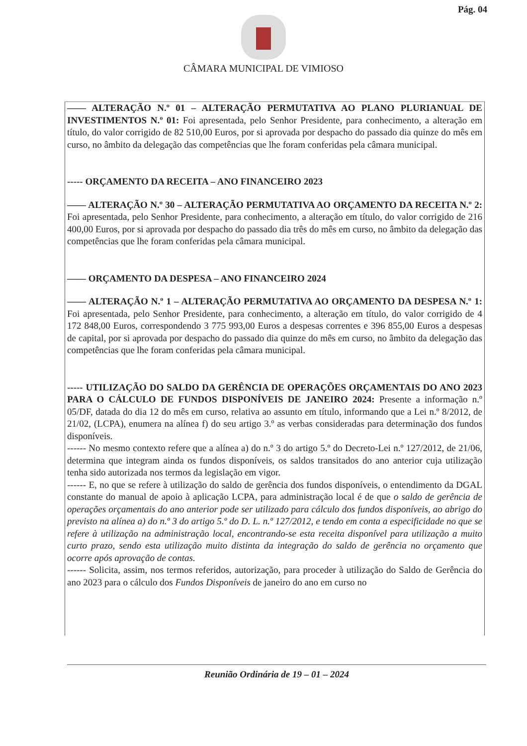Pág. 04
CÂMARA MUNICIPAL DE VIMIOSO
—— ALTERAÇÃO N.º 01 – ALTERAÇÃO PERMUTATIVA AO PLANO PLURIANUAL DE INVESTIMENTOS N.º 01: Foi apresentada, pelo Senhor Presidente, para conhecimento, a alteração em título, do valor corrigido de 82 510,00 Euros, por si aprovada por despacho do passado dia quinze do mês em curso, no âmbito da delegação das competências que lhe foram conferidas pela câmara municipal.
----- ORÇAMENTO DA RECEITA – ANO FINANCEIRO 2023
—— ALTERAÇÃO N.º 30 – ALTERAÇÃO PERMUTATIVA AO ORÇAMENTO DA RECEITA N.º 2: Foi apresentada, pelo Senhor Presidente, para conhecimento, a alteração em título, do valor corrigido de 216 400,00 Euros, por si aprovada por despacho do passado dia três do mês em curso, no âmbito da delegação das competências que lhe foram conferidas pela câmara municipal.
—— ORÇAMENTO DA DESPESA – ANO FINANCEIRO 2024
—— ALTERAÇÃO N.º 1 – ALTERAÇÃO PERMUTATIVA AO ORÇAMENTO DA DESPESA N.º 1: Foi apresentada, pelo Senhor Presidente, para conhecimento, a alteração em título, do valor corrigido de 4 172 848,00 Euros, correspondendo 3 775 993,00 Euros a despesas correntes e 396 855,00 Euros a despesas de capital, por si aprovada por despacho do passado dia quinze do mês em curso, no âmbito da delegação das competências que lhe foram conferidas pela câmara municipal.
----- UTILIZAÇÃO DO SALDO DA GERÊNCIA DE OPERAÇÕES ORÇAMENTAIS DO ANO 2023 PARA O CÁLCULO DE FUNDOS DISPONÍVEIS DE JANEIRO 2024: Presente a informação n.º 05/DF, datada do dia 12 do mês em curso, relativa ao assunto em título, informando que a Lei n.º 8/2012, de 21/02, (LCPA), enumera na alínea f) do seu artigo 3.º as verbas consideradas para determinação dos fundos disponíveis.
------ No mesmo contexto refere que a alínea a) do n.º 3 do artigo 5.º do Decreto-Lei n.º 127/2012, de 21/06, determina que integram ainda os fundos disponíveis, os saldos transitados do ano anterior cuja utilização tenha sido autorizada nos termos da legislação em vigor.
------ E, no que se refere à utilização do saldo de gerência dos fundos disponíveis, o entendimento da DGAL constante do manual de apoio à aplicação LCPA, para administração local é de que o saldo de gerência de operações orçamentais do ano anterior pode ser utilizado para cálculo dos fundos disponíveis, ao abrigo do previsto na alínea a) do n.º 3 do artigo 5.º do D. L. n.º 127/2012, e tendo em conta a especificidade no que se refere à utilização na administração local, encontrando-se esta receita disponível para utilização a muito curto prazo, sendo esta utilização muito distinta da integração do saldo de gerência no orçamento que ocorre após aprovação de contas.
------ Solicita, assim, nos termos referidos, autorização, para proceder à utilização do Saldo de Gerência do ano 2023 para o cálculo dos Fundos Disponíveis de janeiro do ano em curso no
Reunião Ordinária de 19 – 01 – 2024